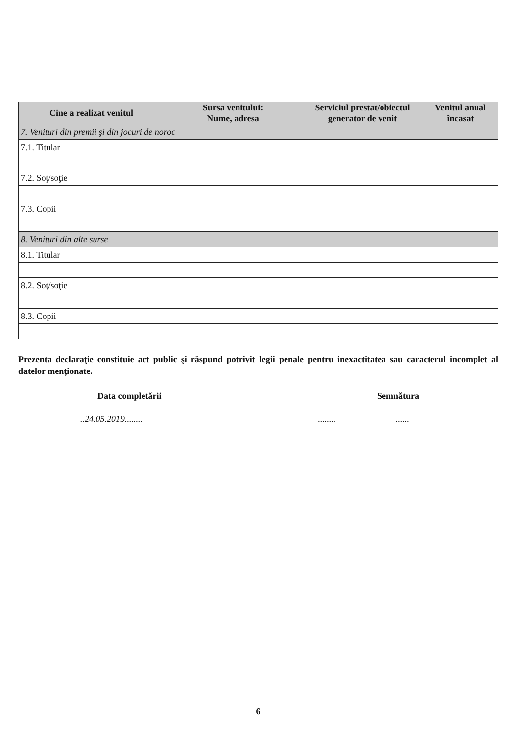| Cine a realizat venitul | Sursa venitului: Nume, adresa | Serviciul prestat/obiectul generator de venit | Venitul anual încasat |
| --- | --- | --- | --- |
| 7. Venituri din premii şi din jocuri de noroc | | | |
| 7.1. Titular | | | |
| 7.2. Soţ/soţie | | | |
| 7.3. Copii | | | |
| 8. Venituri din alte surse | | | |
| 8.1. Titular | | | |
| 8.2. Soţ/soţie | | | |
| 8.3. Copii | | | |
Prezenta declaraţie constituie act public şi răspund potrivit legii penale pentru inexactitatea sau caracterul incomplet al datelor menţionate.
Data completării Semnătura
..24.05.2019................ ......
6